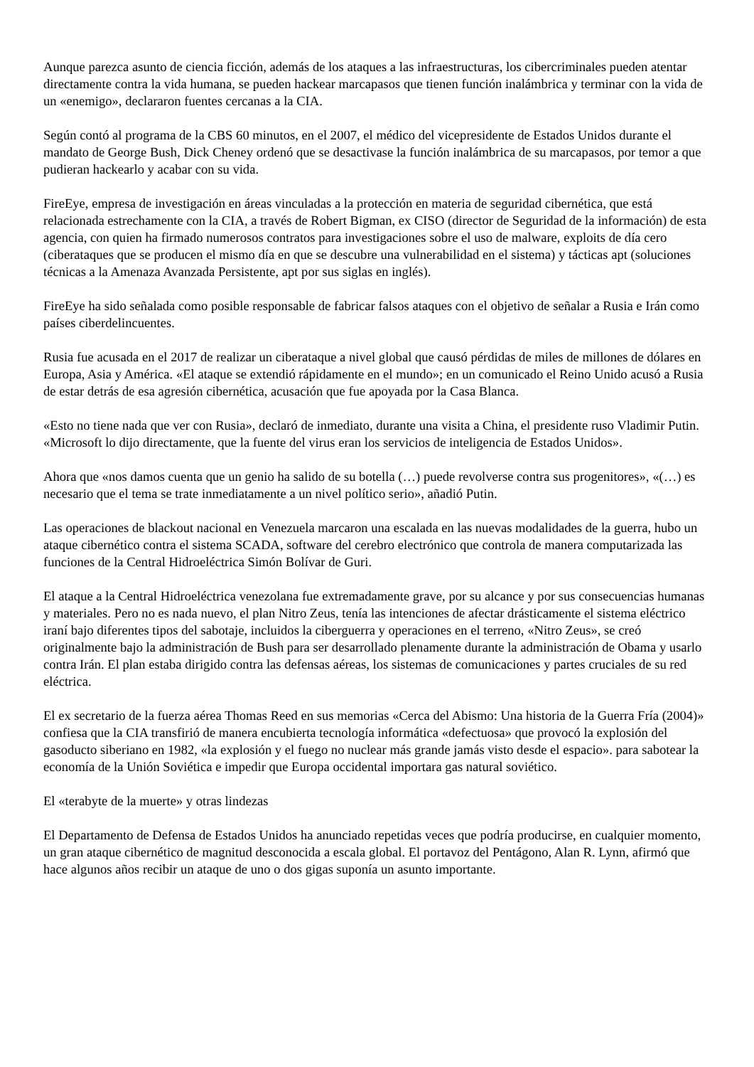Aunque parezca asunto de ciencia ficción, además de los ataques a las infraestructuras, los cibercriminales pueden atentar directamente contra la vida humana, se pueden hackear marcapasos que tienen función inalámbrica y terminar con la vida de un «enemigo», declararon fuentes cercanas a la CIA.
Según contó al programa de la CBS 60 minutos, en el 2007, el médico del vicepresidente de Estados Unidos durante el mandato de George Bush, Dick Cheney ordenó que se desactivase la función inalámbrica de su marcapasos, por temor a que pudieran hackearlo y acabar con su vida.
FireEye, empresa de investigación en áreas vinculadas a la protección en materia de seguridad cibernética, que está relacionada estrechamente con la CIA, a través de Robert Bigman, ex CISO (director de Seguridad de la información) de esta agencia, con quien ha firmado numerosos contratos para investigaciones sobre el uso de malware, exploits de día cero (ciberataques que se producen el mismo día en que se descubre una vulnerabilidad en el sistema) y tácticas apt (soluciones técnicas a la Amenaza Avanzada Persistente, apt por sus siglas en inglés).
FireEye ha sido señalada como posible responsable de fabricar falsos ataques con el objetivo de señalar a Rusia e Irán como países ciberdelincuentes.
Rusia fue acusada en el 2017 de realizar un ciberataque a nivel global que causó pérdidas de miles de millones de dólares en Europa, Asia y América. «El ataque se extendió rápidamente en el mundo»; en un comunicado el Reino Unido acusó a Rusia de estar detrás de esa agresión cibernética, acusación que fue apoyada por la Casa Blanca.
«Esto no tiene nada que ver con Rusia», declaró de inmediato, durante una visita a China, el presidente ruso Vladimir Putin. «Microsoft lo dijo directamente, que la fuente del virus eran los servicios de inteligencia de Estados Unidos».
Ahora que «nos damos cuenta que un genio ha salido de su botella (…) puede revolverse contra sus progenitores», «(…) es necesario que el tema se trate inmediatamente a un nivel político serio», añadió Putin.
Las operaciones de blackout nacional en Venezuela marcaron una escalada en las nuevas modalidades de la guerra, hubo un ataque cibernético contra el sistema SCADA, software del cerebro electrónico que controla de manera computarizada las funciones de la Central Hidroeléctrica Simón Bolívar de Guri.
El ataque a la Central Hidroeléctrica venezolana fue extremadamente grave, por su alcance y por sus consecuencias humanas y materiales. Pero no es nada nuevo, el plan Nitro Zeus, tenía las intenciones de afectar drásticamente el sistema eléctrico iraní bajo diferentes tipos del sabotaje, incluidos la ciberguerra y operaciones en el terreno, «Nitro Zeus», se creó originalmente bajo la administración de Bush para ser desarrollado plenamente durante la administración de Obama y usarlo contra Irán. El plan estaba dirigido contra las defensas aéreas, los sistemas de comunicaciones y partes cruciales de su red eléctrica.
El ex secretario de la fuerza aérea Thomas Reed en sus memorias «Cerca del Abismo: Una historia de la Guerra Fría (2004)» confiesa que la CIA transfirió de manera encubierta tecnología informática «defectuosa» que provocó la explosión del gasoducto siberiano en 1982, «la explosión y el fuego no nuclear más grande jamás visto desde el espacio». para sabotear la economía de la Unión Soviética e impedir que Europa occidental importara gas natural soviético.
El «terabyte de la muerte» y otras lindezas
El Departamento de Defensa de Estados Unidos ha anunciado repetidas veces que podría producirse, en cualquier momento, un gran ataque cibernético de magnitud desconocida a escala global. El portavoz del Pentágono, Alan R. Lynn, afirmó que hace algunos años recibir un ataque de uno o dos gigas suponía un asunto importante.